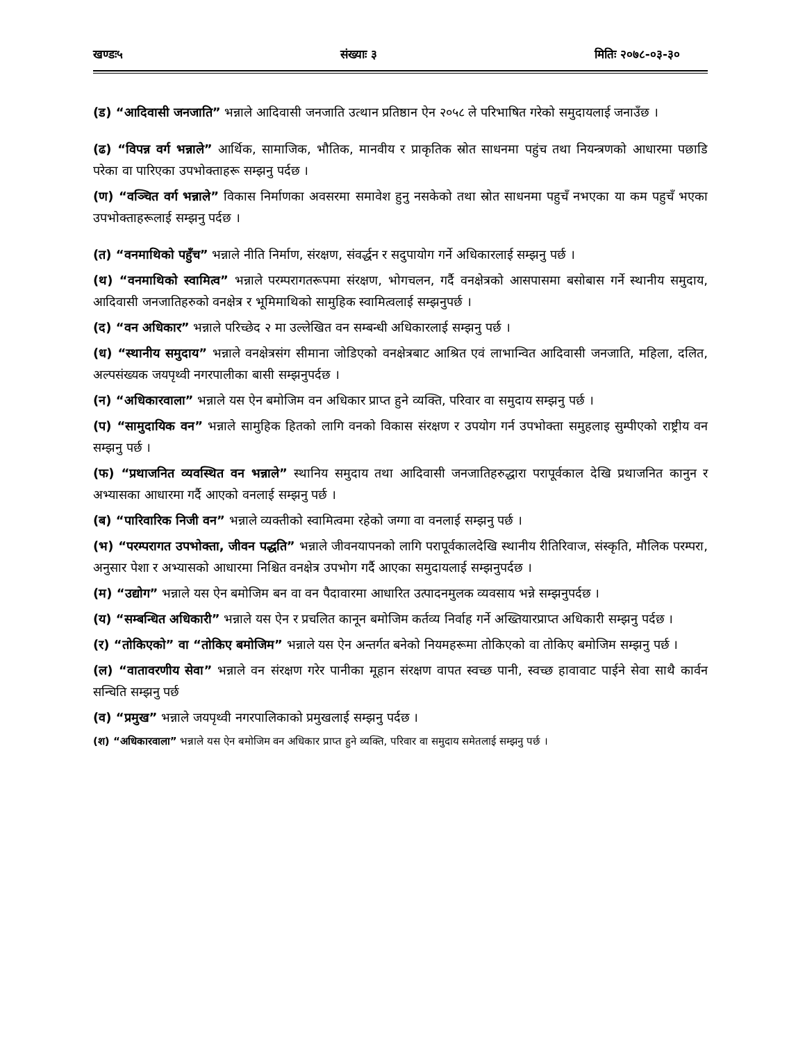खण्डः५ संख्याः ३ मितिः २०७८-०३-३०
(ड) “आदिवासी जनजाति” भन्नाले आदिवासी जनजाति उत्थान प्रतिष्ठान ऐन २०५८ ले परिभाषित गरेको समुदायलाई जनाउँछ ।
(ढ) “विपन्न वर्ग भन्नाले” आर्थिक, सामाजिक, भौतिक, मानवीय र प्राकृतिक स्रोत साधनमा पहुंच तथा नियन्त्रणको आधारमा पछाडि परेका वा पारिएका उपभोक्ताहरू सम्झनु पर्दछ ।
(ण) “वञ्चित वर्ग भन्नाले” विकास निर्माणका अवसरमा समावेश हुनु नसकेको तथा स्रोत साधनमा पहुचँ नभएका या कम पहुचँ भएका उपभोक्ताहरूलाई सम्झनु पर्दछ ।
(त) “वनमाथिको पहुँच” भन्नाले नीति निर्माण, संरक्षण, संवर्द्धन र सदुपायोग गर्ने अधिकारलाई सम्झनु पर्छ ।
(थ) “वनमाथिको स्वामित्व” भन्नाले परम्परागतरूपमा संरक्षण, भोगचलन, गर्दै वनक्षेत्रको आसपासमा बसोबास गर्ने स्थानीय समुदाय, आदिवासी जनजातिहरुको वनक्षेत्र र भूमिमाथिको सामुहिक स्वामित्वलाई सम्झनुपर्छ ।
(द) “वन अधिकार” भन्नाले परिच्छेद २ मा उल्लेखित वन सम्बन्धी अधिकारलाई सम्झनु पर्छ ।
(ध) “स्थानीय समुदाय” भन्नाले वनक्षेत्रसंग सीमाना जोडिएको वनक्षेत्रबाट आश्रित एवं लाभान्वित आदिवासी जनजाति, महिला, दलित, अल्पसंख्यक जयपृथ्वी नगरपालीका बासी सम्झनुपर्दछ ।
(न) “अधिकारवाला” भन्नाले यस ऐन बमोजिम वन अधिकार प्राप्त हुने व्यक्ति, परिवार वा समुदाय सम्झनु पर्छ ।
(प) “सामुदायिक वन” भन्नाले सामुहिक हितको लागि वनको विकास संरक्षण र उपयोग गर्न उपभोक्ता समुहलाइ सुम्पीएको राष्ट्रीय वन सम्झनु पर्छ ।
(फ) “प्रथाजनित व्यवस्थित वन भन्नाले” स्थानिय समुदाय तथा आदिवासी जनजातिहरुद्धारा परापूर्वकाल देखि प्रथाजनित कानुन र अभ्यासका आधारमा गर्दै आएको वनलाई सम्झनु पर्छ ।
(ब) “पारिवारिक निजी वन” भन्नाले व्यक्तीको स्वामित्वमा रहेको जग्गा वा वनलाई सम्झनु पर्छ ।
(भ) “परम्परागत उपभोक्ता, जीवन पद्धति” भन्नाले जीवनयापनको लागि परापूर्वकालदेखि स्थानीय रीतिरिवाज, संस्कृति, मौलिक परम्परा, अनुसार पेशा र अभ्यासको आधारमा निश्चित वनक्षेत्र उपभोग गर्दै आएका समुदायलाई सम्झनुपर्दछ ।
(म) “उद्योग” भन्नाले यस ऐन बमोजिम बन वा वन पैदावारमा आधारित उत्पादनमुलक व्यवसाय भन्ने सम्झनुपर्दछ ।
(य) “सम्बन्धित अधिकारी” भन्नाले यस ऐन र प्रचलित कानून बमोजिम कर्तव्य निर्वाह गर्ने अख्तियारप्राप्त अधिकारी सम्झनु पर्दछ ।
(र) “तोकिएको” वा “तोकिए बमोजिम” भन्नाले यस ऐन अन्तर्गत बनेको नियमहरूमा तोकिएको वा तोकिए बमोजिम सम्झनु पर्छ ।
(ल) “वातावरणीय सेवा” भन्नाले वन संरक्षण गरेर पानीका मूहान संरक्षण वापत स्वच्छ पानी, स्वच्छ हावावाट पाईने सेवा साथै कार्वन सन्चिति सम्झनु पर्छ
(व) “प्रमुख” भन्नाले जयपृथ्वी नगरपालिकाको प्रमुखलाई सम्झनु पर्दछ ।
(श) “अधिकारवाला” भन्नाले यस ऐन बमोजिम वन अधिकार प्राप्त हुने व्यक्ति, परिवार वा समुदाय समेतलाई सम्झनु पर्छ ।